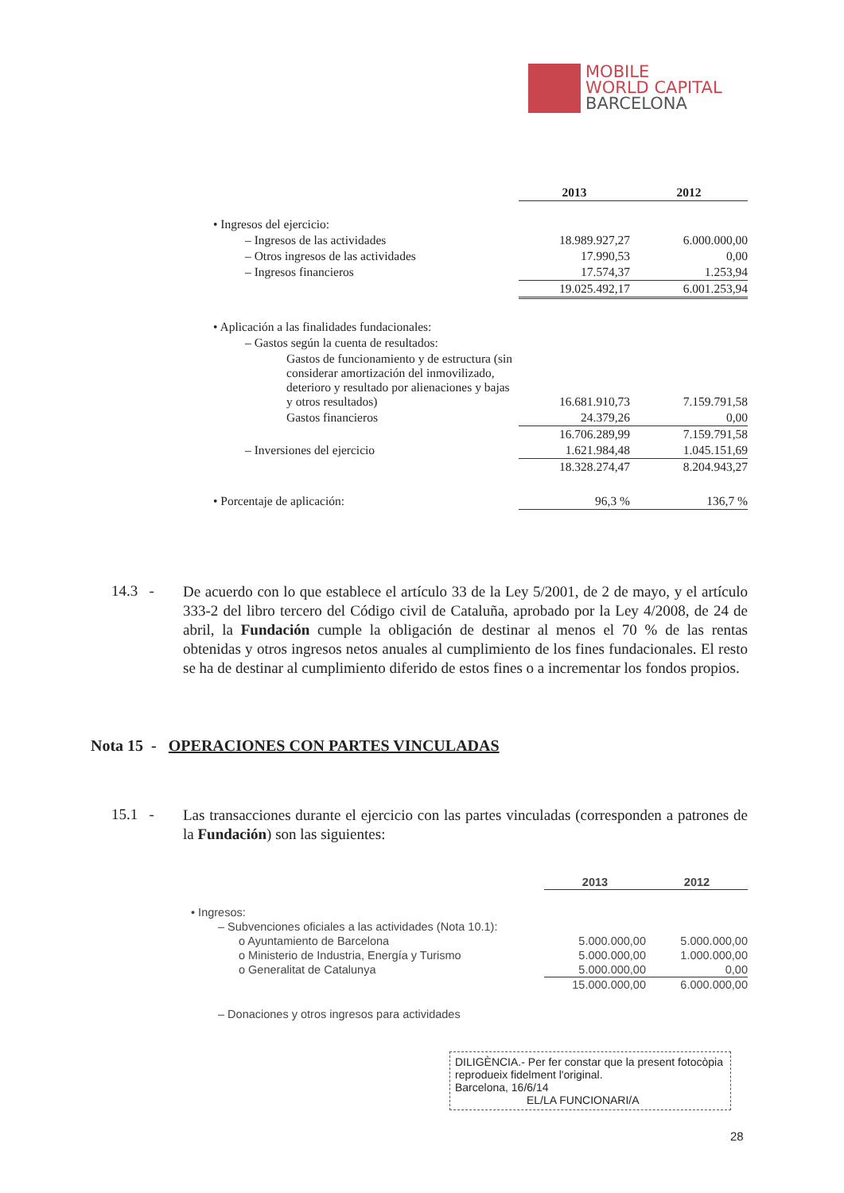MOBILE
WORLD CAPITAL
BARCELONA
| | 2013 | 2012 |
| --- | --- | --- |
| • Ingresos del ejercicio: | | |
| – Ingresos de las actividades | 18.989.927,27 | 6.000.000,00 |
| – Otros ingresos de las actividades | 17.990,53 | 0,00 |
| – Ingresos financieros | 17.574,37 | 1.253,94 |
| | 19.025.492,17 | 6.001.253,94 |
| • Aplicación a las finalidades fundacionales: | | |
| – Gastos según la cuenta de resultados: | | |
| Gastos de funcionamiento y de estructura (sin considerar amortización del inmovilizado, deterioro y resultado por alienaciones y bajas y otros resultados) | 16.681.910,73 | 7.159.791,58 |
| Gastos financieros | 24.379,26 | 0,00 |
| | 16.706.289,99 | 7.159.791,58 |
| – Inversiones del ejercicio | 1.621.984,48 | 1.045.151,69 |
| | 18.328.274,47 | 8.204.943,27 |
| • Porcentaje de aplicación: | 96,3 % | 136,7 % |
14.3 -
De acuerdo con lo que establece el artículo 33 de la Ley 5/2001, de 2 de mayo, y el artículo 333-2 del libro tercero del Código civil de Cataluña, aprobado por la Ley 4/2008, de 24 de abril, la Fundación cumple la obligación de destinar al menos el 70 % de las rentas obtenidas y otros ingresos netos anuales al cumplimiento de los fines fundacionales. El resto se ha de destinar al cumplimiento diferido de estos fines o a incrementar los fondos propios.
Nota 15 - OPERACIONES CON PARTES VINCULADAS
15.1 -
Las transacciones durante el ejercicio con las partes vinculadas (corresponden a patrones de la Fundación) son las siguientes:
| | 2013 | 2012 |
| --- | --- | --- |
| • Ingresos: | | |
| – Subvenciones oficiales a las actividades (Nota 10.1): | | |
| o Ayuntamiento de Barcelona | 5.000.000,00 | 5.000.000,00 |
| o Ministerio de Industria, Energía y Turismo | 5.000.000,00 | 1.000.000,00 |
| o Generalitat de Catalunya | 5.000.000,00 | 0,00 |
| | 15.000.000,00 | 6.000.000,00 |
| – Donaciones y otros ingresos para actividades | | |
DILIGÈNCIA.- Per fer constar que la present fotocòpia reprodueix fidelment l'original.
Barcelona, 16/6/14
EL/LA FUNCIONARI/A
28